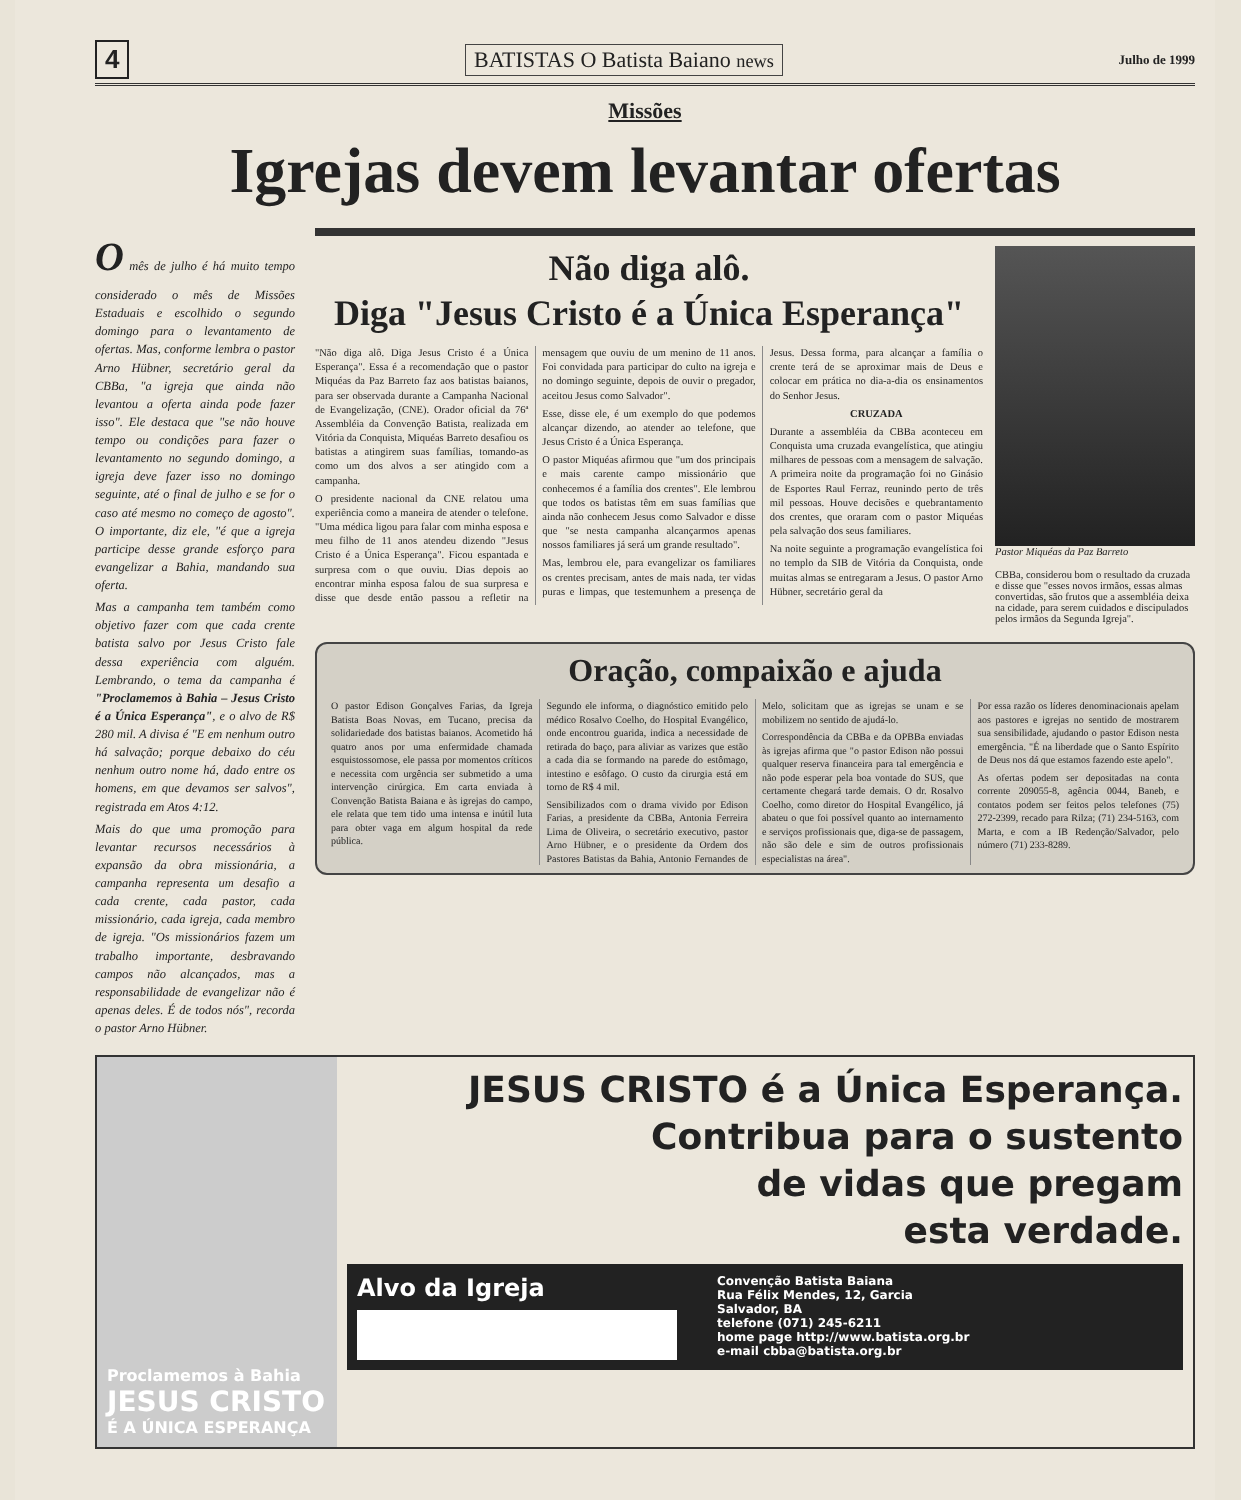4 BATISTAS O Batista Baiano news Julho de 1999
Missões
Igrejas devem levantar ofertas
O mês de julho é há muito tempo considerado o mês de Missões Estaduais e escolhido o segundo domingo para o levantamento de ofertas. Mas, conforme lembra o pastor Arno Hübner, secretário geral da CBBa, "a igreja que ainda não levantou a oferta ainda pode fazer isso". Ele destaca que "se não houve tempo ou condições para fazer o levantamento no segundo domingo, a igreja deve fazer isso no domingo seguinte, até o final de julho e se for o caso até mesmo no começo de agosto". O importante, diz ele, "é que a igreja participe desse grande esforço para evangelizar a Bahia, mandando sua oferta.
Mas a campanha tem também como objetivo fazer com que cada crente batista salvo por Jesus Cristo fale dessa experiência com alguém. Lembrando, o tema da campanha é "Proclamemos à Bahia – Jesus Cristo é a Única Esperança", e o alvo de R$ 280 mil. A divisa é "E em nenhum outro há salvação; porque debaixo do céu nenhum outro nome há, dado entre os homens, em que devamos ser salvos", registrada em Atos 4:12.
Mais do que uma promoção para levantar recursos necessários à expansão da obra missionária, a campanha representa um desafio a cada crente, cada pastor, cada missionário, cada igreja, cada membro de igreja. "Os missionários fazem um trabalho importante, desbravando campos não alcançados, mas a responsabilidade de evangelizar não é apenas deles. É de todos nós", recorda o pastor Arno Hübner.
Não diga alô.
Diga "Jesus Cristo é a Única Esperança"
"Não diga alô. Diga Jesus Cristo é a Única Esperança". Essa é a recomendação que o pastor Miquéas da Paz Barreto faz aos batistas baianos, para ser observada durante a Campanha Nacional de Evangelização, (CNE). Orador oficial da 76ª Assembléia da Convenção Batista, realizada em Vitória da Conquista, Miquéas Barreto desafiou os batistas a atingirem suas famílias, tomando-as como um dos alvos a ser atingido com a campanha.
O presidente nacional da CNE relatou uma experiência como a maneira de atender o telefone. "Uma médica ligou para falar com minha esposa e meu filho de 11 anos atendeu dizendo "Jesus Cristo é a Única Esperança". Ficou espantada e surpresa com o que ouviu. Dias depois ao encontrar minha esposa falou de sua surpresa e disse que desde então passou a refletir na mensagem que ouviu de um menino de 11 anos. Foi convidada para participar do culto na igreja e no domingo seguinte, depois de ouvir o pregador, aceitou Jesus como Salvador".
Esse, disse ele, é um exemplo do que podemos alcançar dizendo, ao atender ao telefone, que Jesus Cristo é a Única Esperança.
O pastor Miquéas afirmou que "um dos principais e mais carente campo missionário que conhecemos é a família dos crentes". Ele lembrou que todos os batistas têm em suas famílias que ainda não conhecem Jesus como Salvador e disse que "se nesta campanha alcançarmos apenas nossos familiares já será um grande resultado".
Mas, lembrou ele, para evangelizar os familiares os crentes precisam, antes de mais nada, ter vidas puras e limpas, que testemunhem a presença de Jesus. Dessa forma, para alcançar a família o crente terá de se aproximar mais de Deus e colocar em prática no dia-a-dia os ensinamentos do Senhor Jesus.
CRUZADA
Durante a assembléia da CBBa aconteceu em Conquista uma cruzada evangelística, que atingiu milhares de pessoas com a mensagem de salvação. A primeira noite da programação foi no Ginásio de Esportes Raul Ferraz, reunindo perto de três mil pessoas. Houve decisões e quebrantamento dos crentes, que oraram com o pastor Miquéas pela salvação dos seus familiares.
Na noite seguinte a programação evangelística foi no templo da SIB de Vitória da Conquista, onde muitas almas se entregaram a Jesus. O pastor Arno Hübner, secretário geral da
Pastor Miquéas da Paz Barreto
CBBa, considerou bom o resultado da cruzada e disse que "esses novos irmãos, essas almas convertidas, são frutos que a assembléia deixa na cidade, para serem cuidados e discipulados pelos irmãos da Segunda Igreja".
Oração, compaixão e ajuda
O pastor Edison Gonçalves Farias, da Igreja Batista Boas Novas, em Tucano, precisa da solidariedade dos batistas baianos. Acometido há quatro anos por uma enfermidade chamada esquistossomose, ele passa por momentos críticos e necessita com urgência ser submetido a uma intervenção cirúrgica. Em carta enviada à Convenção Batista Baiana e às igrejas do campo, ele relata que tem tido uma intensa e inútil luta para obter vaga em algum hospital da rede pública.
Segundo ele informa, o diagnóstico emitido pelo médico Rosalvo Coelho, do Hospital Evangélico, onde encontrou guarida, indica a necessidade de retirada do baço, para aliviar as varizes que estão a cada dia se formando na parede do estômago, intestino e esôfago. O custo da cirurgia está em torno de R$ 4 mil.
Sensibilizados com o drama vivido por Edison Farias, a presidente da CBBa, Antonia Ferreira Lima de Oliveira, o secretário executivo, pastor Arno Hübner, e o presidente da Ordem dos Pastores Batistas da Bahia, Antonio Fernandes de Melo, solicitam que as igrejas se unam e se mobilizem no sentido de ajudá-lo.
Correspondência da CBBa e da OPBBa enviadas às igrejas afirma que "o pastor Edison não possui qualquer reserva financeira para tal emergência e não pode esperar pela boa vontade do SUS, que certamente chegará tarde demais. O dr. Rosalvo Coelho, como diretor do Hospital Evangélico, já abateu o que foi possível quanto ao internamento e serviços profissionais que, diga-se de passagem, não são dele e sim de outros profissionais especialistas na área".
Por essa razão os líderes denominacionais apelam aos pastores e igrejas no sentido de mostrarem sua sensibilidade, ajudando o pastor Edison nesta emergência. "É na liberdade que o Santo Espírito de Deus nos dá que estamos fazendo este apelo".
As ofertas podem ser depositadas na conta corrente 209055-8, agência 0044, Baneb, e contatos podem ser feitos pelos telefones (75) 272-2399, recado para Rilza; (71) 234-5163, com Marta, e com a IB Redenção/Salvador, pelo número (71) 233-8289.
Proclamemos à Bahia
JESUS CRISTO
É A ÚNICA ESPERANÇA
JESUS CRISTO é a Única Esperança.
Contribua para o sustento
de vidas que pregam
esta verdade.
Alvo da Igreja
Convenção Batista Baiana
Rua Félix Mendes, 12, Garcia
Salvador, BA
telefone (071) 245-6211
home page http://www.batista.org.br
e-mail cbba@batista.org.br